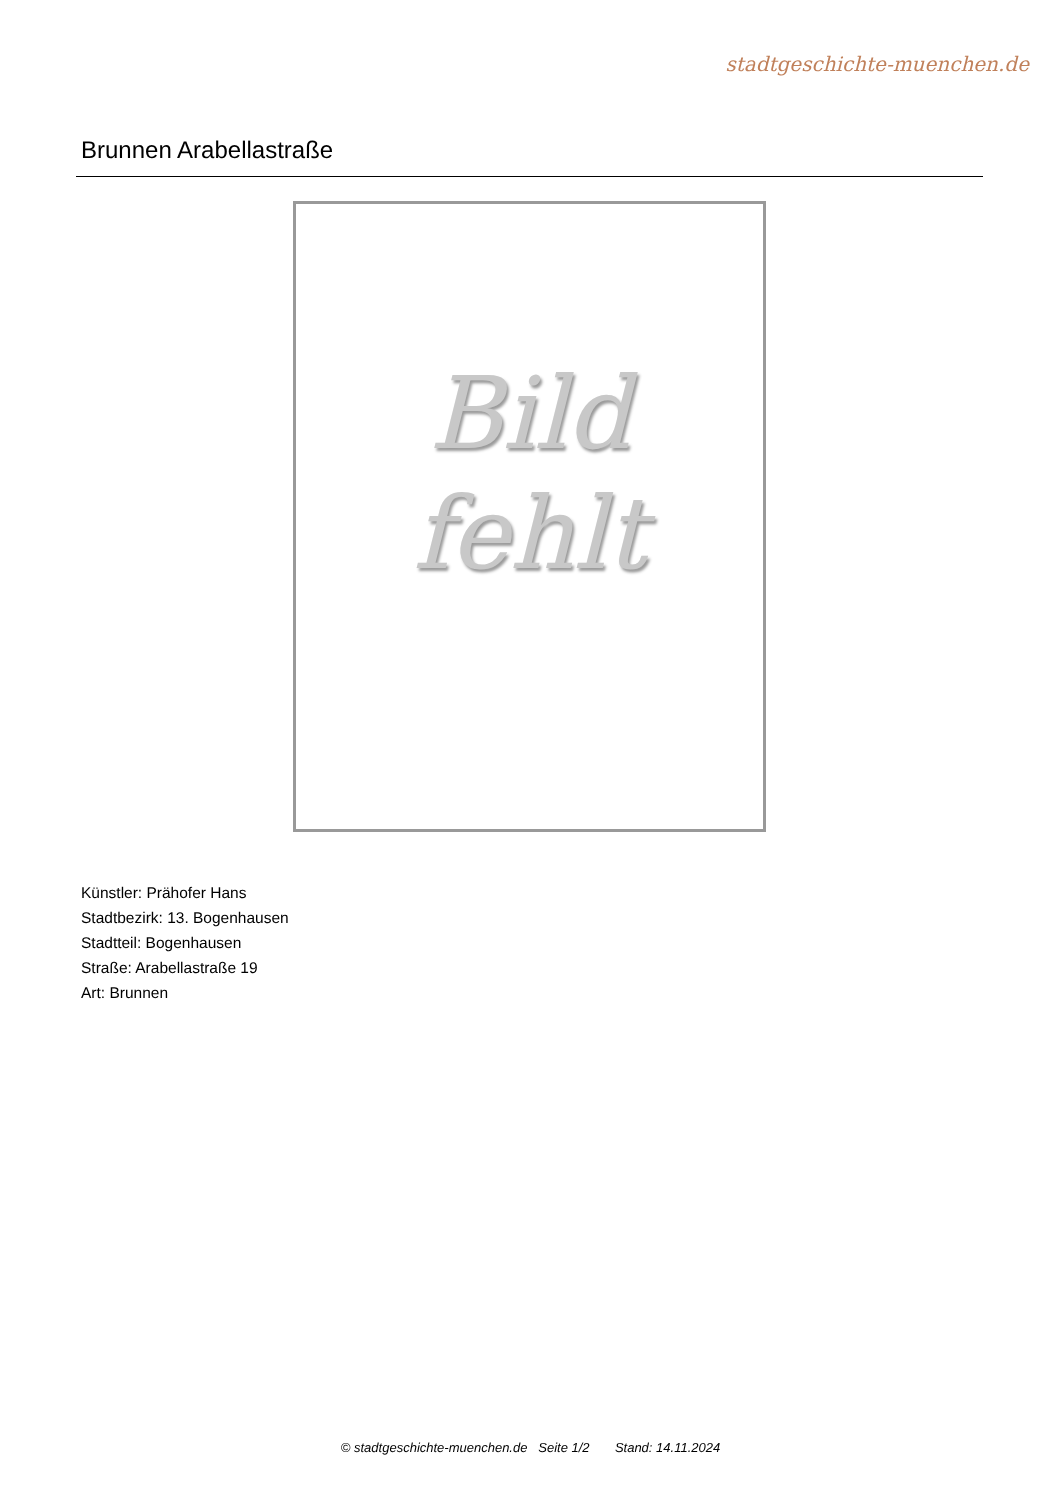stadtgeschichte-muenchen.de
Brunnen Arabellastraße
Bild
fehlt
Künstler: Prähofer Hans
Stadtbezirk: 13. Bogenhausen
Stadtteil: Bogenhausen
Straße: Arabellastraße 19
Art: Brunnen
© stadtgeschichte-muenchen.de Seite 1/2 Stand: 14.11.2024